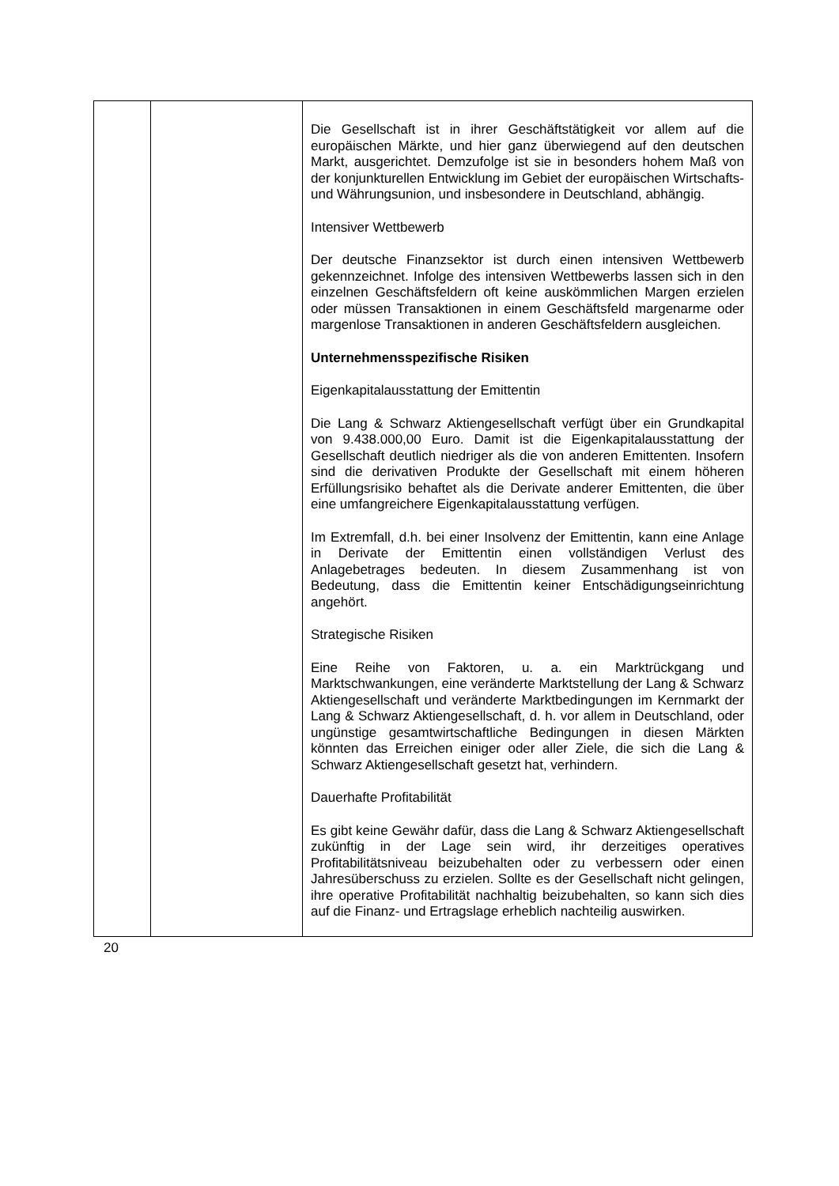| | | Die Gesellschaft ist in ihrer Geschäftstätigkeit vor allem auf die europäischen Märkte, und hier ganz überwiegend auf den deutschen Markt, ausgerichtet. Demzufolge ist sie in besonders hohem Maß von der konjunkturellen Entwicklung im Gebiet der europäischen Wirtschafts- und Währungsunion, und insbesondere in Deutschland, abhängig. Intensiver Wettbewerb Der deutsche Finanzsektor ist durch einen intensiven Wettbewerb gekennzeichnet. Infolge des intensiven Wettbewerbs lassen sich in den einzelnen Geschäftsfeldern oft keine auskömmlichen Margen erzielen oder müssen Transaktionen in einem Geschäftsfeld margenarme oder margenlose Transaktionen in anderen Geschäftsfeldern ausgleichen. Unternehmensspezifische Risiken Eigenkapitalausstattung der Emittentin Die Lang & Schwarz Aktiengesellschaft verfügt über ein Grundkapital von 9.438.000,00 Euro. Damit ist die Eigenkapitalausstattung der Gesellschaft deutlich niedriger als die von anderen Emittenten. Insofern sind die derivativen Produkte der Gesellschaft mit einem höheren Erfüllungsrisiko behaftet als die Derivate anderer Emittenten, die über eine umfangreichere Eigenkapitalausstattung verfügen. Im Extremfall, d.h. bei einer Insolvenz der Emittentin, kann eine Anlage in Derivate der Emittentin einen vollständigen Verlust des Anlagebetrages bedeuten. In diesem Zusammenhang ist von Bedeutung, dass die Emittentin keiner Entschädigungseinrichtung angehört. Strategische Risiken Eine Reihe von Faktoren, u. a. ein Marktrückgang und Marktschwankungen, eine veränderte Marktstellung der Lang & Schwarz Aktiengesellschaft und veränderte Marktbedingungen im Kernmarkt der Lang & Schwarz Aktiengesellschaft, d. h. vor allem in Deutschland, oder ungünstige gesamtwirtschaftliche Bedingungen in diesen Märkten könnten das Erreichen einiger oder aller Ziele, die sich die Lang & Schwarz Aktiengesellschaft gesetzt hat, verhindern. Dauerhafte Profitabilität Es gibt keine Gewähr dafür, dass die Lang & Schwarz Aktiengesellschaft zukünftig in der Lage sein wird, ihr derzeitiges operatives Profitabilitätsniveau beizubehalten oder zu verbessern oder einen Jahresüberschuss zu erzielen. Sollte es der Gesellschaft nicht gelingen, ihre operative Profitabilität nachhaltig beizubehalten, so kann sich dies auf die Finanz- und Ertragslage erheblich nachteilig auswirken. |
20